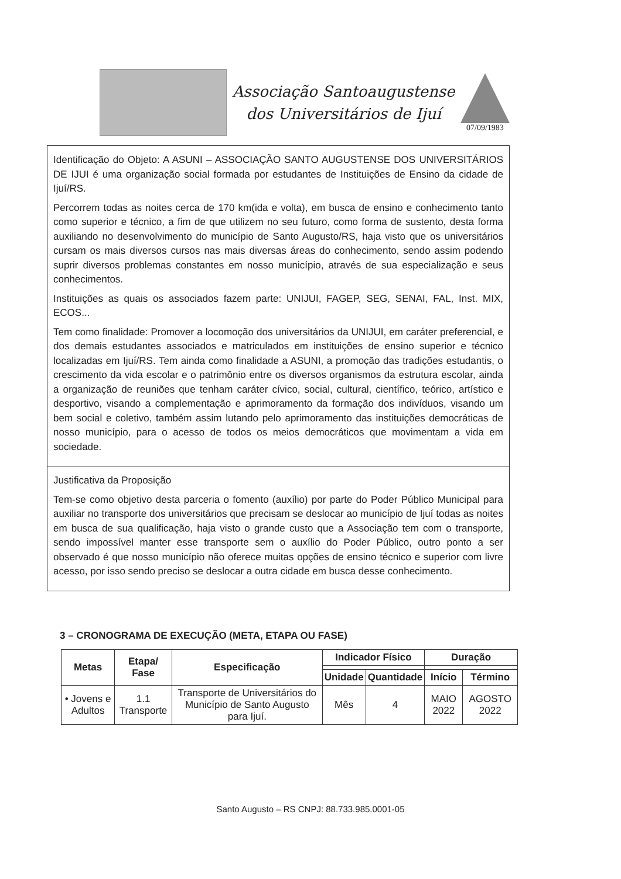Associação Santoaugustense
dos Universitários de Ijuí
07/09/1983
Identificação do Objeto: A ASUNI – ASSOCIAÇÃO SANTO AUGUSTENSE DOS UNIVERSITÁRIOS DE IJUI é uma organização social formada por estudantes de Instituições de Ensino da cidade de Ijuí/RS.
Percorrem todas as noites cerca de 170 km(ida e volta), em busca de ensino e conhecimento tanto como superior e técnico, a fim de que utilizem no seu futuro, como forma de sustento, desta forma auxiliando no desenvolvimento do município de Santo Augusto/RS, haja visto que os universitários cursam os mais diversos cursos nas mais diversas áreas do conhecimento, sendo assim podendo suprir diversos problemas constantes em nosso município, através de sua especialização e seus conhecimentos.
Instituições as quais os associados fazem parte: UNIJUI, FAGEP, SEG, SENAI, FAL, Inst. MIX, ECOS...
Tem como finalidade: Promover a locomoção dos universitários da UNIJUI, em caráter preferencial, e dos demais estudantes associados e matriculados em instituições de ensino superior e técnico localizadas em Ijuí/RS. Tem ainda como finalidade a ASUNI, a promoção das tradições estudantis, o crescimento da vida escolar e o patrimônio entre os diversos organismos da estrutura escolar, ainda a organização de reuniões que tenham caráter cívico, social, cultural, científico, teórico, artístico e desportivo, visando a complementação e aprimoramento da formação dos indivíduos, visando um bem social e coletivo, também assim lutando pelo aprimoramento das instituições democráticas de nosso município, para o acesso de todos os meios democráticos que movimentam a vida em sociedade.
Justificativa da Proposição
Tem-se como objetivo desta parceria o fomento (auxílio) por parte do Poder Público Municipal para auxiliar no transporte dos universitários que precisam se deslocar ao município de Ijuí todas as noites em busca de sua qualificação, haja visto o grande custo que a Associação tem com o transporte, sendo impossível manter esse transporte sem o auxílio do Poder Público, outro ponto a ser observado é que nosso município não oferece muitas opções de ensino técnico e superior com livre acesso, por isso sendo preciso se deslocar a outra cidade em busca desse conhecimento.
3 – CRONOGRAMA DE EXECUÇÃO (META, ETAPA OU FASE)
| Metas | Etapa/ Fase | Especificação | Indicador Físico | | Duração | |
| --- | --- | --- | --- | --- | --- | --- |
| | | | Unidade | Quantidade | Início | Término |
| • Jovens e Adultos | 1.1 Transporte | Transporte de Universitários do Município de Santo Augusto para Ijuí. | Mês | 4 | MAIO 2022 | AGOSTO 2022 |
Santo Augusto – RS CNPJ: 88.733.985.0001-05